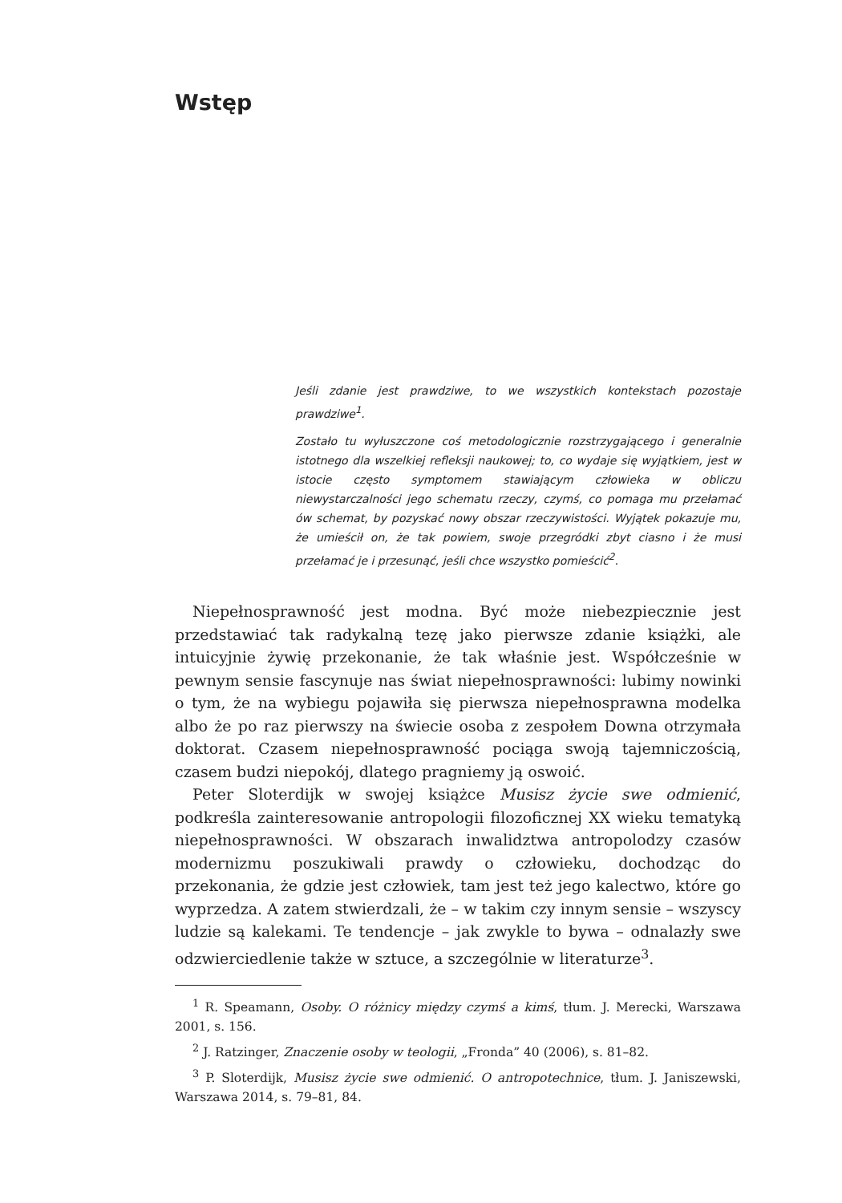Wstęp
Jeśli zdanie jest prawdziwe, to we wszystkich kontekstach pozostaje prawdziwe<sup>1</sup>.
Zostało tu wyłuszczone coś metodologicznie rozstrzygającego i generalnie istotnego dla wszelkiej refleksji naukowej; to, co wydaje się wyjątkiem, jest w istocie często symptomem stawiającym człowieka w obliczu niewystarczalności jego schematu rzeczy, czymś, co pomaga mu przełamać ów schemat, by pozyskać nowy obszar rzeczywistości. Wyjątek pokazuje mu, że umieścił on, że tak powiem, swoje przegródki zbyt ciasno i że musi przełamać je i przesunąć, jeśli chce wszystko pomieścić<sup>2</sup>.
Niepełnosprawność jest modna. Być może niebezpiecznie jest przedstawiać tak radykalną tezę jako pierwsze zdanie książki, ale intuicyjnie żywię przekonanie, że tak właśnie jest. Współcześnie w pewnym sensie fascynuje nas świat niepełnosprawności: lubimy nowinki o tym, że na wybiegu pojawiła się pierwsza niepełnosprawna modelka albo że po raz pierwszy na świecie osoba z zespołem Downa otrzymała doktorat. Czasem niepełnosprawność pociąga swoją tajemniczością, czasem budzi niepokój, dlatego pragniemy ją oswoić.
Peter Sloterdijk w swojej książce Musisz życie swe odmienić, podkreśla zainteresowanie antropologii filozoficznej XX wieku tematyką niepełnosprawności. W obszarach inwalidztwa antropolodzy czasów modernizmu poszukiwali prawdy o człowieku, dochodząc do przekonania, że gdzie jest człowiek, tam jest też jego kalectwo, które go wyprzedza. A zatem stwierdzali, że – w takim czy innym sensie – wszyscy ludzie są kalekami. Te tendencje – jak zwykle to bywa – odnalazły swe odzwierciedlenie także w sztuce, a szczególnie w literaturze<sup>3</sup>.
<sup>1</sup> R. Speamann, Osoby. O różnicy między czymś a kimś, tłum. J. Merecki, Warszawa 2001, s. 156.
<sup>2</sup> J. Ratzinger, Znaczenie osoby w teologii, „Fronda” 40 (2006), s. 81–82.
<sup>3</sup> P. Sloterdijk, Musisz życie swe odmienić. O antropotechnice, tłum. J. Janiszewski, Warszawa 2014, s. 79–81, 84.